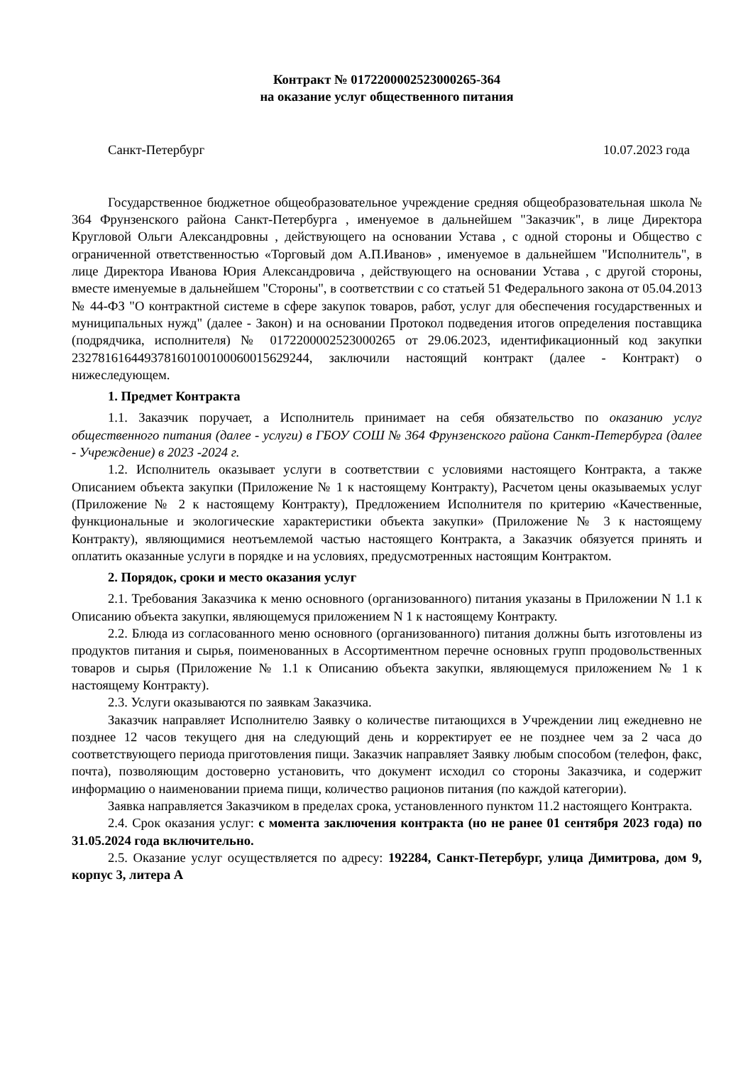Контракт № 0172200002523000265-364
на оказание услуг общественного питания
Санкт-Петербург 10.07.2023 года
Государственное бюджетное общеобразовательное учреждение средняя общеобразовательная школа № 364 Фрунзенского района Санкт-Петербурга , именуемое в дальнейшем "Заказчик", в лице Директора Кругловой Ольги Александровны , действующего на основании Устава , с одной стороны и Общество с ограниченной ответственностью «Торговый дом А.П.Иванов» , именуемое в дальнейшем "Исполнитель", в лице Директора Иванова Юрия Александровича , действующего на основании Устава , с другой стороны, вместе именуемые в дальнейшем "Стороны", в соответствии с со статьей 51 Федерального закона от 05.04.2013 № 44-ФЗ "О контрактной системе в сфере закупок товаров, работ, услуг для обеспечения государственных и муниципальных нужд" (далее - Закон) и на основании Протокол подведения итогов определения поставщика (подрядчика, исполнителя) № 0172200002523000265 от 29.06.2023, идентификационный код закупки 232781616449378160100100060015629244, заключили настоящий контракт (далее - Контракт) о нижеследующем.
1. Предмет Контракта
1.1. Заказчик поручает, а Исполнитель принимает на себя обязательство по оказанию услуг общественного питания (далее - услуги) в ГБОУ СОШ № 364 Фрунзенского района Санкт-Петербурга (далее - Учреждение) в 2023 -2024 г.
1.2. Исполнитель оказывает услуги в соответствии с условиями настоящего Контракта, а также Описанием объекта закупки (Приложение № 1 к настоящему Контракту), Расчетом цены оказываемых услуг (Приложение № 2 к настоящему Контракту), Предложением Исполнителя по критерию «Качественные, функциональные и экологические характеристики объекта закупки» (Приложение № 3 к настоящему Контракту), являющимися неотъемлемой частью настоящего Контракта, а Заказчик обязуется принять и оплатить оказанные услуги в порядке и на условиях, предусмотренных настоящим Контрактом.
2. Порядок, сроки и место оказания услуг
2.1. Требования Заказчика к меню основного (организованного) питания указаны в Приложении N 1.1 к Описанию объекта закупки, являющемуся приложением N 1 к настоящему Контракту.
2.2. Блюда из согласованного меню основного (организованного) питания должны быть изготовлены из продуктов питания и сырья, поименованных в Ассортиментном перечне основных групп продовольственных товаров и сырья (Приложение № 1.1 к Описанию объекта закупки, являющемуся приложением № 1 к настоящему Контракту).
2.3. Услуги оказываются по заявкам Заказчика.
Заказчик направляет Исполнителю Заявку о количестве питающихся в Учреждении лиц ежедневно не позднее 12 часов текущего дня на следующий день и корректирует ее не позднее чем за 2 часа до соответствующего периода приготовления пищи. Заказчик направляет Заявку любым способом (телефон, факс, почта), позволяющим достоверно установить, что документ исходил со стороны Заказчика, и содержит информацию о наименовании приема пищи, количество рационов питания (по каждой категории).
Заявка направляется Заказчиком в пределах срока, установленного пунктом 11.2 настоящего Контракта.
2.4. Срок оказания услуг: с момента заключения контракта (но не ранее 01 сентября 2023 года) по 31.05.2024 года включительно.
2.5. Оказание услуг осуществляется по адресу: 192284, Санкт-Петербург, улица Димитрова, дом 9, корпус 3, литера А